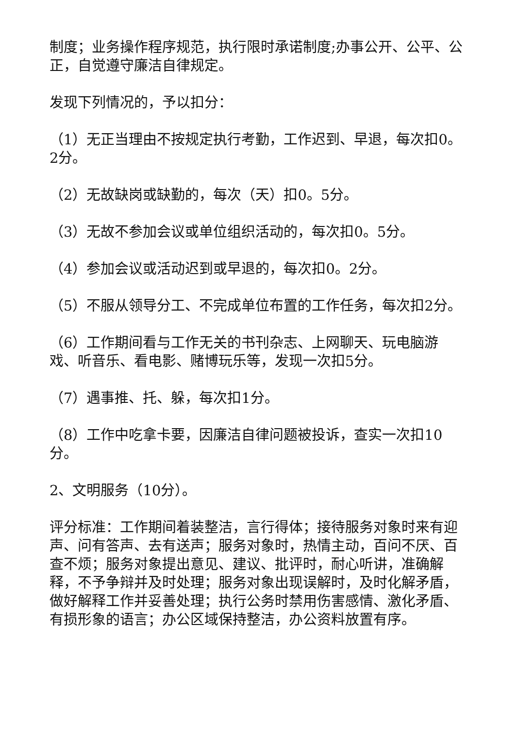制度；业务操作程序规范，执行限时承诺制度;办事公开、公平、公正，自觉遵守廉洁自律规定。
发现下列情况的，予以扣分：
（1）无正当理由不按规定执行考勤，工作迟到、早退，每次扣0。2分。
（2）无故缺岗或缺勤的，每次（天）扣0。5分。
（3）无故不参加会议或单位组织活动的，每次扣0。5分。
（4）参加会议或活动迟到或早退的，每次扣0。2分。
（5）不服从领导分工、不完成单位布置的工作任务，每次扣2分。
（6）工作期间看与工作无关的书刊杂志、上网聊天、玩电脑游戏、听音乐、看电影、赌博玩乐等，发现一次扣5分。
（7）遇事推、托、躲，每次扣1分。
（8）工作中吃拿卡要，因廉洁自律问题被投诉，查实一次扣10分。
2、文明服务（10分）。
评分标准：工作期间着装整洁，言行得体；接待服务对象时来有迎声、问有答声、去有送声；服务对象时，热情主动，百问不厌、百查不烦；服务对象提出意见、建议、批评时，耐心听讲，准确解释，不予争辩并及时处理；服务对象出现误解时，及时化解矛盾，做好解释工作并妥善处理；执行公务时禁用伤害感情、激化矛盾、有损形象的语言；办公区域保持整洁，办公资料放置有序。